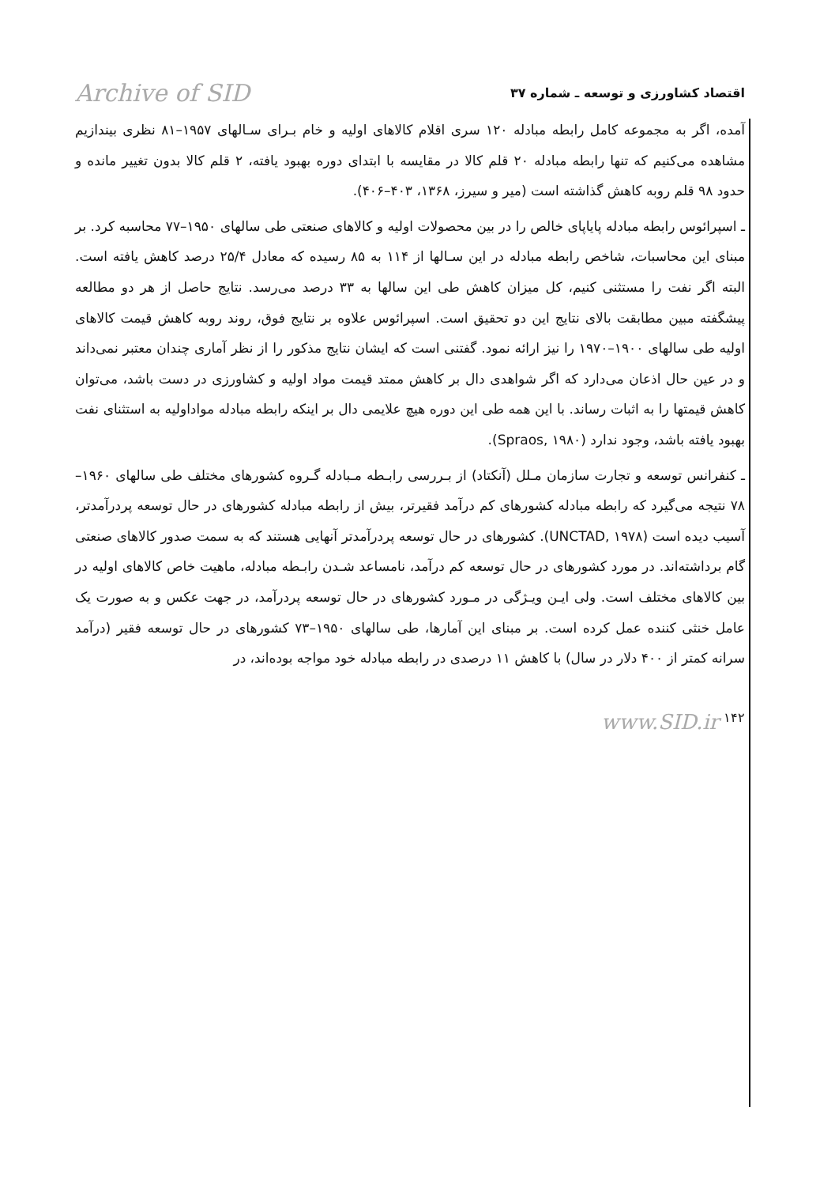Archive of SID اقتصاد کشاورزی و توسعه ـ شماره ۳۷
آمده، اگر به مجموعه کامل رابطه مبادله ۱۲۰ سری اقلام کالاهای اولیه و خام بـرای سـالهای ۱۹۵۷–۸۱ نظری بیندازیم مشاهده می‌کنیم که تنها رابطه مبادله ۲۰ قلم کالا در مقایسه با ابتدای دوره بهبود یافته، ۲ قلم کالا بدون تغییر مانده و حدود ۹۸ قلم روبه کاهش گذاشته است (میر و سیرز، ۱۳۶۸، ۴۰۳–۴۰۶).
ـ اسپرائوس رابطه مبادله پایاپای خالص را در بین محصولات اولیه و کالاهای صنعتی طی سالهای ۱۹۵۰–۷۷ محاسبه کرد. بر مبنای این محاسبات، شاخص رابطه مبادله در این سـالها از ۱۱۴ به ۸۵ رسیده که معادل ۲۵/۴ درصد کاهش یافته است. البته اگر نفت را مستثنی کنیم، کل میزان کاهش طی این سالها به ۳۳ درصد می‌رسد. نتایج حاصل از هر دو مطالعه پیشگفته مبین مطابقت بالای نتایج این دو تحقیق است. اسپرائوس علاوه بر نتایج فوق، روند روبه کاهش قیمت کالاهای اولیه طی سالهای ۱۹۰۰–۱۹۷۰ را نیز ارائه نمود. گفتنی است که ایشان نتایج مذکور را از نظر آماری چندان معتبر نمی‌داند و در عین حال اذعان می‌دارد که اگر شواهدی دال بر کاهش ممتد قیمت مواد اولیه و کشاورزی در دست باشد، می‌توان کاهش قیمتها را به اثبات رساند. با این همه طی این دوره هیچ علایمی دال بر اینکه رابطه مبادله مواداولیه به استثنای نفت بهبود یافته باشد، وجود ندارد (Spraos, ۱۹۸۰).
ـ کنفرانس توسعه و تجارت سازمان مـلل (آنکتاد) از بـررسی رابـطه مـبادله گـروه کشورهای مختلف طی سالهای ۱۹۶۰–۷۸ نتیجه می‌گیرد که رابطه مبادله کشورهای کم درآمد فقیرتر، بیش از رابطه مبادله کشورهای در حال توسعه پردرآمدتر، آسیب دیده است (UNCTAD, ۱۹۷۸). کشورهای در حال توسعه پردرآمدتر آنهایی هستند که به سمت صدور کالاهای صنعتی گام برداشته‌اند. در مورد کشورهای در حال توسعه کم درآمد، نامساعد شـدن رابـطه مبادله، ماهیت خاص کالاهای اولیه در بین کالاهای مختلف است. ولی ایـن ویـژگی در مـورد کشورهای در حال توسعه پردرآمد، در جهت عکس و به صورت یک عامل خنثی کننده عمل کرده است. بر مبنای این آمارها، طی سالهای ۱۹۵۰–۷۳ کشورهای در حال توسعه فقیر (درآمد سرانه کمتر از ۴۰۰ دلار در سال) با کاهش ۱۱ درصدی در رابطه مبادله خود مواجه بوده‌اند، در
www.SID.ir ۱۴۲